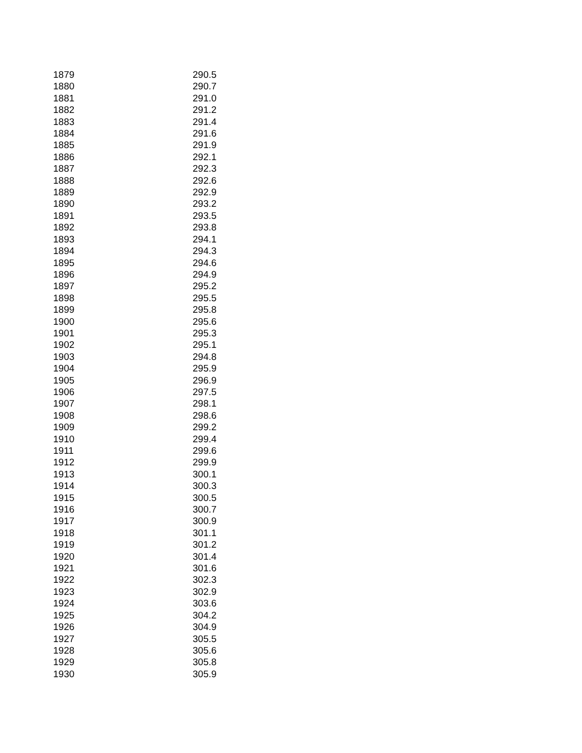| 1879 | 290.5 |
| 1880 | 290.7 |
| 1881 | 291.0 |
| 1882 | 291.2 |
| 1883 | 291.4 |
| 1884 | 291.6 |
| 1885 | 291.9 |
| 1886 | 292.1 |
| 1887 | 292.3 |
| 1888 | 292.6 |
| 1889 | 292.9 |
| 1890 | 293.2 |
| 1891 | 293.5 |
| 1892 | 293.8 |
| 1893 | 294.1 |
| 1894 | 294.3 |
| 1895 | 294.6 |
| 1896 | 294.9 |
| 1897 | 295.2 |
| 1898 | 295.5 |
| 1899 | 295.8 |
| 1900 | 295.6 |
| 1901 | 295.3 |
| 1902 | 295.1 |
| 1903 | 294.8 |
| 1904 | 295.9 |
| 1905 | 296.9 |
| 1906 | 297.5 |
| 1907 | 298.1 |
| 1908 | 298.6 |
| 1909 | 299.2 |
| 1910 | 299.4 |
| 1911 | 299.6 |
| 1912 | 299.9 |
| 1913 | 300.1 |
| 1914 | 300.3 |
| 1915 | 300.5 |
| 1916 | 300.7 |
| 1917 | 300.9 |
| 1918 | 301.1 |
| 1919 | 301.2 |
| 1920 | 301.4 |
| 1921 | 301.6 |
| 1922 | 302.3 |
| 1923 | 302.9 |
| 1924 | 303.6 |
| 1925 | 304.2 |
| 1926 | 304.9 |
| 1927 | 305.5 |
| 1928 | 305.6 |
| 1929 | 305.8 |
| 1930 | 305.9 |